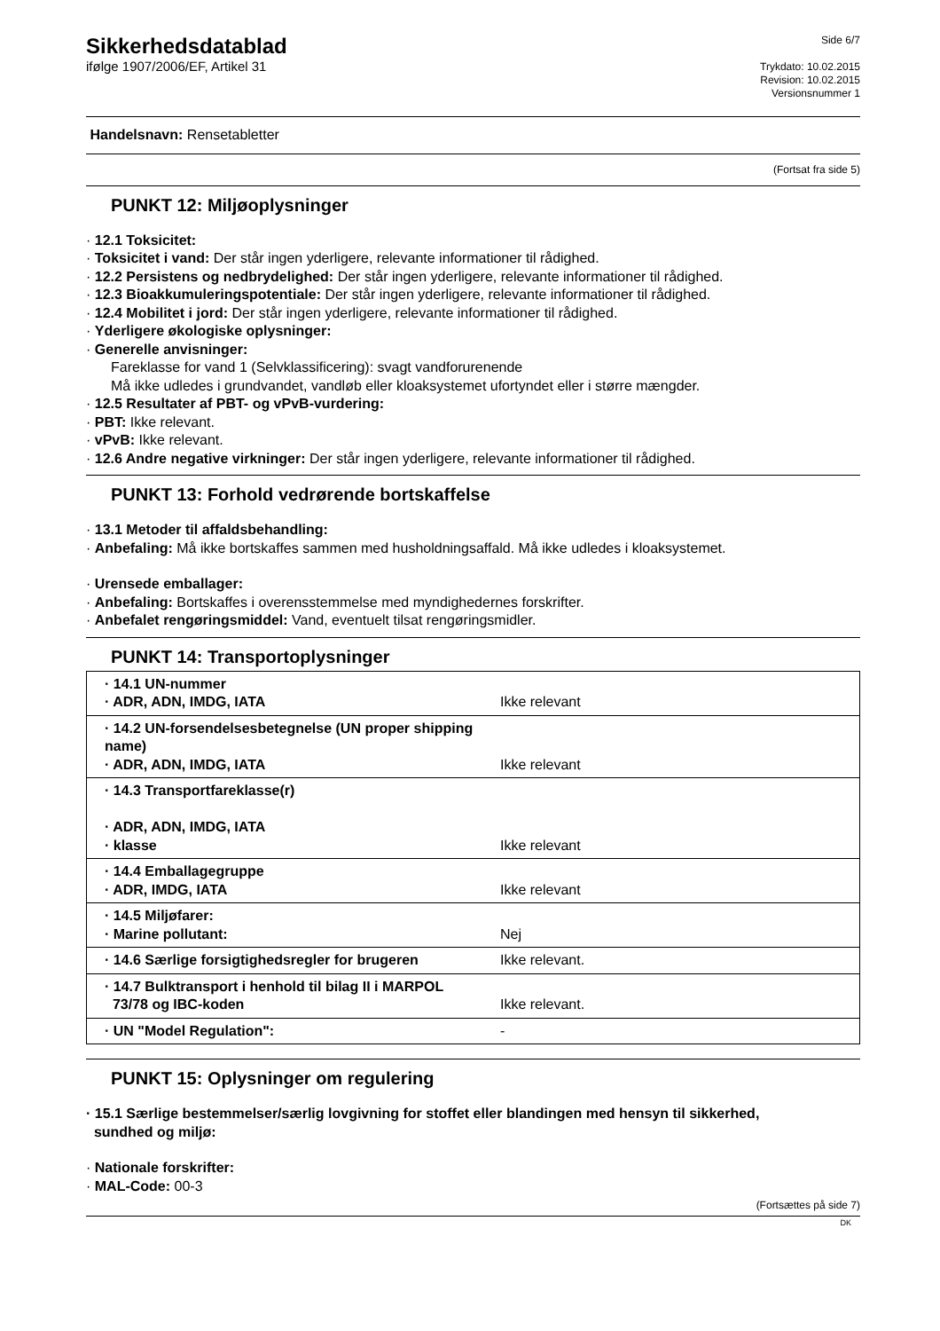Sikkerhedsdatablad
ifølge 1907/2006/EF, Artikel 31
Side 6/7
Trykdato: 10.02.2015
Revision: 10.02.2015
Versionsnummer 1
Handelsnavn: Rensetabletter
(Fortsat fra side 5)
PUNKT 12: Miljøoplysninger
· 12.1 Toksicitet:
· Toksicitet i vand: Der står ingen yderligere, relevante informationer til rådighed.
· 12.2 Persistens og nedbrydelighed: Der står ingen yderligere, relevante informationer til rådighed.
· 12.3 Bioakkumuleringspotentiale: Der står ingen yderligere, relevante informationer til rådighed.
· 12.4 Mobilitet i jord: Der står ingen yderligere, relevante informationer til rådighed.
· Yderligere økologiske oplysninger:
· Generelle anvisninger:
Fareklasse for vand 1 (Selvklassificering): svagt vandforurenende
Må ikke udledes i grundvandet, vandløb eller kloaksystemet ufortyndet eller i større mængder.
· 12.5 Resultater af PBT- og vPvB-vurdering:
· PBT: Ikke relevant.
· vPvB: Ikke relevant.
· 12.6 Andre negative virkninger: Der står ingen yderligere, relevante informationer til rådighed.
PUNKT 13: Forhold vedrørende bortskaffelse
· 13.1 Metoder til affaldsbehandling:
· Anbefaling: Må ikke bortskaffes sammen med husholdningsaffald. Må ikke udledes i kloaksystemet.
· Urensede emballager:
· Anbefaling: Bortskaffes i overensstemmelse med myndighedernes forskrifter.
· Anbefalet rengøringsmiddel: Vand, eventuelt tilsat rengøringsmidler.
PUNKT 14: Transportoplysninger
| · 14.1 UN-nummer · ADR, ADN, IMDG, IATA | Ikke relevant |
| · 14.2 UN-forsendelsesbetegnelse (UN proper shipping name) · ADR, ADN, IMDG, IATA | Ikke relevant |
| · 14.3 Transportfareklasse(r) · ADR, ADN, IMDG, IATA · klasse | Ikke relevant |
| · 14.4 Emballagegruppe · ADR, IMDG, IATA | Ikke relevant |
| · 14.5 Miljøfarer: · Marine pollutant: | Nej |
| · 14.6 Særlige forsigtighedsregler for brugeren | Ikke relevant. |
| · 14.7 Bulktransport i henhold til bilag II i MARPOL 73/78 og IBC-koden | Ikke relevant. |
| · UN "Model Regulation": | - |
PUNKT 15: Oplysninger om regulering
· 15.1 Særlige bestemmelser/særlig lovgivning for stoffet eller blandingen med hensyn til sikkerhed,
sundhed og miljø:
· Nationale forskrifter:
· MAL-Code: 00-3
(Fortsættes på side 7)
DK